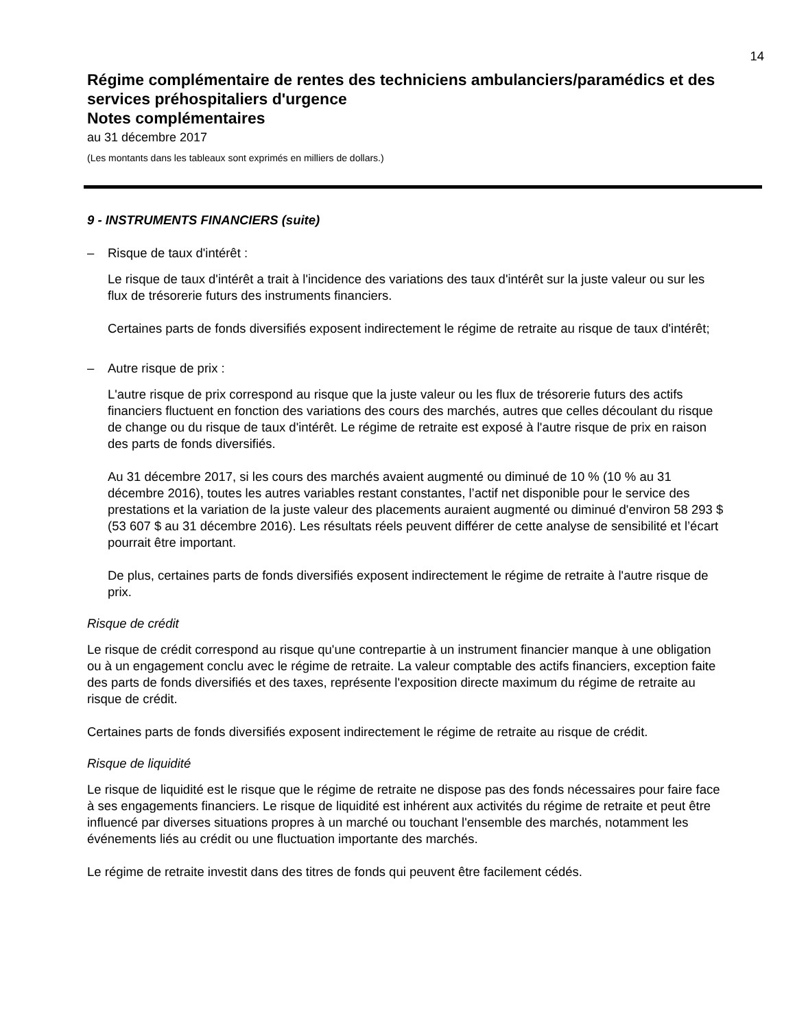14
Régime complémentaire de rentes des techniciens ambulanciers/paramédics et des services préhospitaliers d'urgence
Notes complémentaires
au 31 décembre 2017
(Les montants dans les tableaux sont exprimés en milliers de dollars.)
9 - INSTRUMENTS FINANCIERS (suite)
– Risque de taux d'intérêt :
Le risque de taux d'intérêt a trait à l'incidence des variations des taux d'intérêt sur la juste valeur ou sur les flux de trésorerie futurs des instruments financiers.
Certaines parts de fonds diversifiés exposent indirectement le régime de retraite au risque de taux d'intérêt;
– Autre risque de prix :
L'autre risque de prix correspond au risque que la juste valeur ou les flux de trésorerie futurs des actifs financiers fluctuent en fonction des variations des cours des marchés, autres que celles découlant du risque de change ou du risque de taux d'intérêt. Le régime de retraite est exposé à l'autre risque de prix en raison des parts de fonds diversifiés.
Au 31 décembre 2017, si les cours des marchés avaient augmenté ou diminué de 10 % (10 % au 31 décembre 2016), toutes les autres variables restant constantes, l’actif net disponible pour le service des prestations et la variation de la juste valeur des placements auraient augmenté ou diminué d'environ 58 293 $ (53 607 $ au 31 décembre 2016). Les résultats réels peuvent différer de cette analyse de sensibilité et l’écart pourrait être important.
De plus, certaines parts de fonds diversifiés exposent indirectement le régime de retraite à l'autre risque de prix.
Risque de crédit
Le risque de crédit correspond au risque qu'une contrepartie à un instrument financier manque à une obligation ou à un engagement conclu avec le régime de retraite. La valeur comptable des actifs financiers, exception faite des parts de fonds diversifiés et des taxes, représente l'exposition directe maximum du régime de retraite au risque de crédit.
Certaines parts de fonds diversifiés exposent indirectement le régime de retraite au risque de crédit.
Risque de liquidité
Le risque de liquidité est le risque que le régime de retraite ne dispose pas des fonds nécessaires pour faire face à ses engagements financiers. Le risque de liquidité est inhérent aux activités du régime de retraite et peut être influencé par diverses situations propres à un marché ou touchant l'ensemble des marchés, notamment les événements liés au crédit ou une fluctuation importante des marchés.
Le régime de retraite investit dans des titres de fonds qui peuvent être facilement cédés.